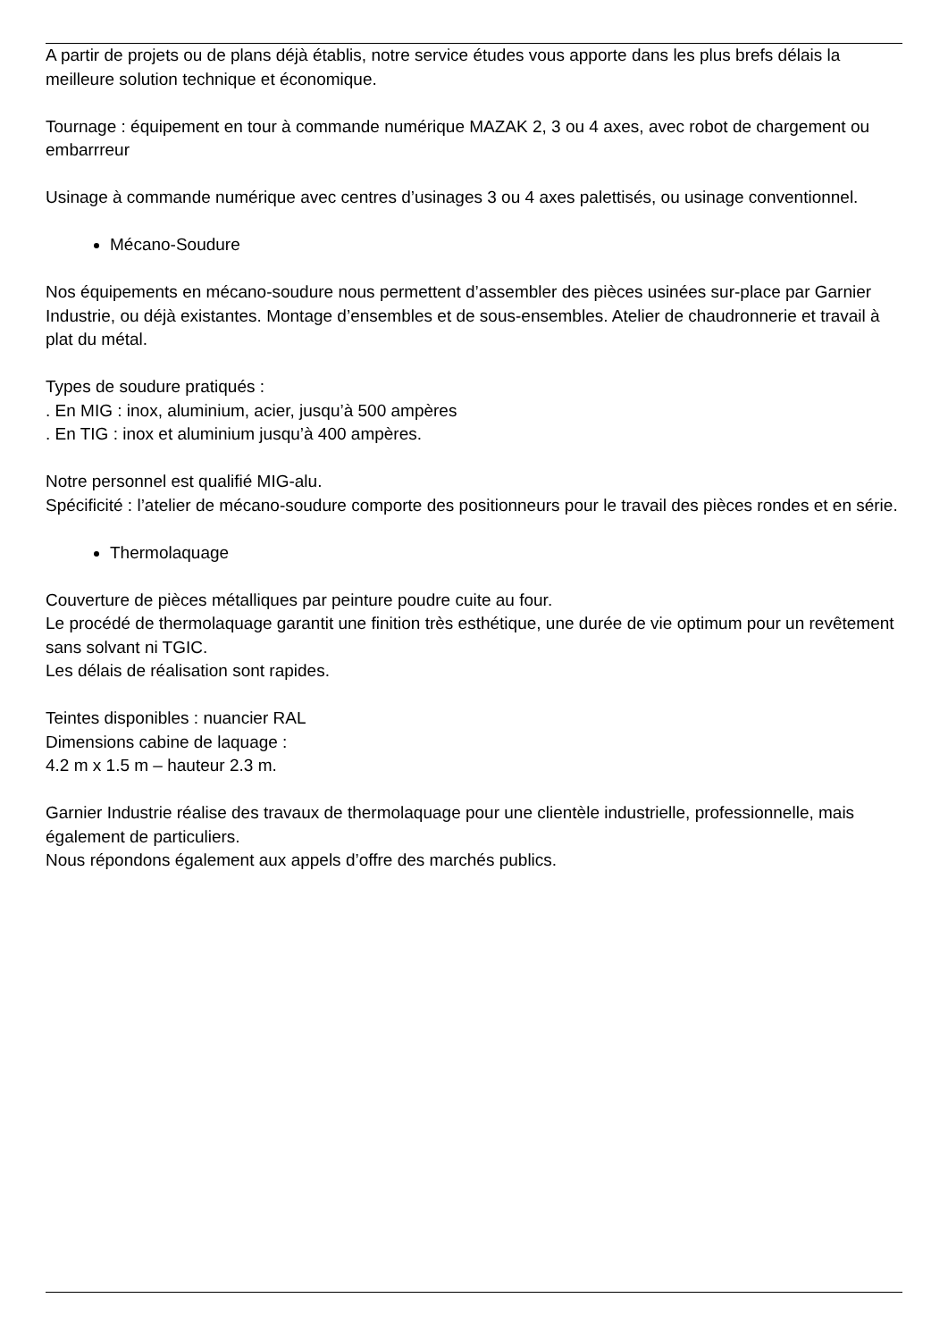A partir de projets ou de plans déjà établis, notre service études vous apporte dans les plus brefs délais la meilleure solution technique et économique.
Tournage : équipement en tour à commande numérique MAZAK 2, 3 ou 4 axes, avec robot de chargement ou embarrreur
Usinage à commande numérique avec centres d’usinages 3 ou 4 axes palettisés, ou usinage conventionnel.
Mécano-Soudure
Nos équipements en mécano-soudure nous permettent d’assembler des pièces usinées sur-place par Garnier Industrie, ou déjà existantes. Montage d’ensembles et de sous-ensembles. Atelier de chaudronnerie et travail à plat du métal.
Types de soudure pratiqués :
. En MIG : inox, aluminium, acier, jusqu’à 500 ampères
. En TIG : inox et aluminium jusqu’à 400 ampères.
Notre personnel est qualifié MIG-alu.
Spécificité : l’atelier de mécano-soudure comporte des positionneurs pour le travail des pièces rondes et en série.
Thermolaquage
Couverture de pièces métalliques par peinture poudre cuite au four.
Le procédé de thermolaquage garantit une finition très esthétique, une durée de vie optimum pour un revêtement sans solvant ni TGIC.
Les délais de réalisation sont rapides.
Teintes disponibles : nuancier RAL
Dimensions cabine de laquage :
4.2 m x 1.5 m – hauteur 2.3 m.
Garnier Industrie réalise des travaux de thermolaquage pour une clientèle industrielle, professionnelle, mais également de particuliers.
Nous répondons également aux appels d’offre des marchés publics.